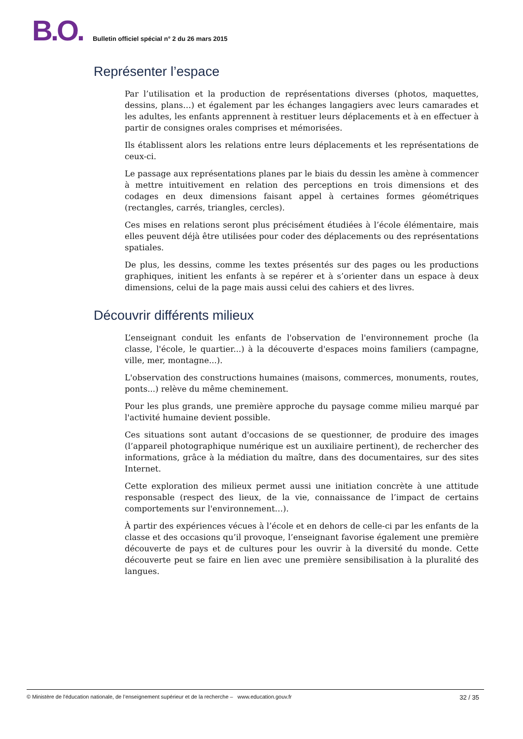B.O. Bulletin officiel spécial n° 2 du 26 mars 2015
Représenter l’espace
Par l’utilisation et la production de représentations diverses (photos, maquettes, dessins, plans…) et également par les échanges langagiers avec leurs camarades et les adultes, les enfants apprennent à restituer leurs déplacements et à en effectuer à partir de consignes orales comprises et mémorisées.
Ils établissent alors les relations entre leurs déplacements et les représentations de ceux-ci.
Le passage aux représentations planes par le biais du dessin les amène à commencer à mettre intuitivement en relation des perceptions en trois dimensions et des codages en deux dimensions faisant appel à certaines formes géométriques (rectangles, carrés, triangles, cercles).
Ces mises en relations seront plus précisément étudiées à l’école élémentaire, mais elles peuvent déjà être utilisées pour coder des déplacements ou des représentations spatiales.
De plus, les dessins, comme les textes présentés sur des pages ou les productions graphiques, initient les enfants à se repérer et à s’orienter dans un espace à deux dimensions, celui de la page mais aussi celui des cahiers et des livres.
Découvrir différents milieux
L’enseignant conduit les enfants de l'observation de l'environnement proche (la classe, l'école, le quartier...) à la découverte d'espaces moins familiers (campagne, ville, mer, montagne...).
L'observation des constructions humaines (maisons, commerces, monuments, routes, ponts...) relève du même cheminement.
Pour les plus grands, une première approche du paysage comme milieu marqué par l'activité humaine devient possible.
Ces situations sont autant d'occasions de se questionner, de produire des images (l’appareil photographique numérique est un auxiliaire pertinent), de rechercher des informations, grâce à la médiation du maître, dans des documentaires, sur des sites Internet.
Cette exploration des milieux permet aussi une initiation concrète à une attitude responsable (respect des lieux, de la vie, connaissance de l’impact de certains comportements sur l'environnement…).
À partir des expériences vécues à l’école et en dehors de celle-ci par les enfants de la classe et des occasions qu’il provoque, l’enseignant favorise également une première découverte de pays et de cultures pour les ouvrir à la diversité du monde. Cette découverte peut se faire en lien avec une première sensibilisation à la pluralité des langues.
© Ministère de l'éducation nationale, de l’enseignement supérieur et de la recherche – www.education.gouv.fr 32 / 35